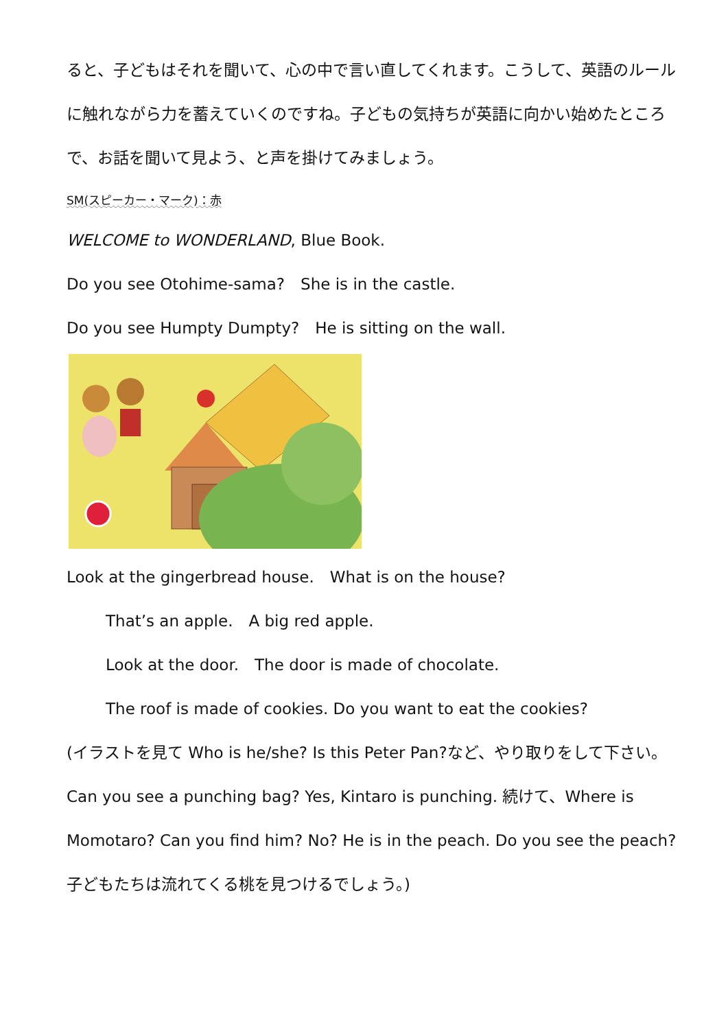ると、子どもはそれを聞いて、心の中で言い直してくれます。こうして、英語のルールに触れながら力を蓄えていくのですね。子どもの気持ちが英語に向かい始めたところで、お話を聞いて見よう、と声を掛けてみましょう。
SM(スピーカー・マーク)：赤
WELCOME to WONDERLAND, Blue Book.
Do you see Otohime-sama?　She is in the castle.
Do you see Humpty Dumpty?　He is sitting on the wall.
Look at the gingerbread house.　What is on the house?
That’s an apple.　A big red apple.
Look at the door.　The door is made of chocolate.
The roof is made of cookies. Do you want to eat the cookies?
(イラストを見て Who is he/she? Is this Peter Pan?など、やり取りをして下さい。Can you see a punching bag? Yes, Kintaro is punching. 続けて、Where is Momotaro? Can you find him? No? He is in the peach. Do you see the peach? 子どもたちは流れてくる桃を見つけるでしょう。)